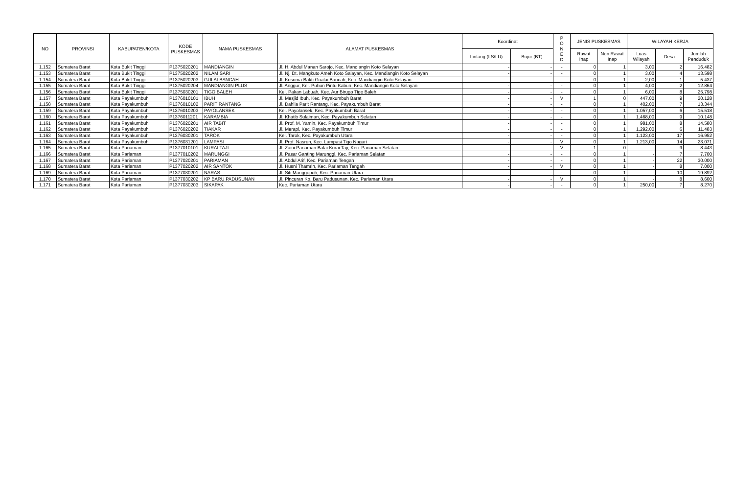| NO | PROVINSI | KABUPATEN/KOTA | KODE PUSKESMAS | NAMA PUSKESMAS | ALAMAT PUSKESMAS | Koordinat | | P O N E D | JENIS PUSKESMAS | | WILAYAH KERJA | | |
| --- | --- | --- | --- | --- | --- | --- | --- | --- | --- | --- | --- | --- | --- |
| | | | | | | Lintang (LS/LU) | Bujur (BT) | | Rawat Inap | Non Rawat Inap | Luas Wilayah | Desa | Jumlah Penduduk |
| 1.152 | Sumatera Barat | Kota Bukit Tinggi | P1375020201 | MANDIANGIN | Jl. H. Abdul Manan Sarojo, Kec. Mandiangin Koto Selayan | - | - | - | 0 | 1 | 3,00 | 2 | 16.482 |
| 1.153 | Sumatera Barat | Kota Bukit Tinggi | P1375020202 | NILAM SARI | Jl. Nj. Dt. Mangkuto Ameh Koto Salayan, Kec. Mandiangin Koto Selayan | - | - | - | 0 | 1 | 3,00 | 4 | 13.598 |
| 1.154 | Sumatera Barat | Kota Bukit Tinggi | P1375020203 | GULAI BANCAH | Jl. Kusuma Bakti Gualai Bancah, Kec. Mandiangin Koto Selayan | - | - | - | 0 | 1 | 2,00 | 1 | 5.437 |
| 1.155 | Sumatera Barat | Kota Bukit Tinggi | P1375020204 | MANDIANGIN PLUS | Jl. Anggur, Kel. Puhun Pintu Kabun, Kec. Mandiangin Koto Selayan | - | - | - | 0 | 1 | 4,00 | 2 | 12.864 |
| 1.156 | Sumatera Barat | Kota Bukit Tinggi | P1375030201 | TIGO BALEH | Kel. Pakan Labuah, Kec. Aur Birugo Tigo Baleh | - | - | - | 0 | 1 | 6,00 | 8 | 25.798 |
| 1.157 | Sumatera Barat | Kota Payakumbuh | P1376010101 | IBUH | Jl. Mesjid Ibuh, Kec. Payakumbuh Barat | - | - | V | 1 | 0 | 447,00 | 9 | 20.128 |
| 1.158 | Sumatera Barat | Kota Payakumbuh | P1376010102 | PARIT RANTANG | Jl. Dahlia Parit Rantang, Kec. Payakumbuh Barat | - | - | - | 0 | 1 | 402,00 | 7 | 13.344 |
| 1.159 | Sumatera Barat | Kota Payakumbuh | P1376010203 | PAYOLANSEK | Kel. Payolansek, Kec. Payakumbuh Barat | - | - | - | 0 | 1 | 1.057,00 | 6 | 15.518 |
| 1.160 | Sumatera Barat | Kota Payakumbuh | P1376011201 | KARAMBIA | Jl. Khatib Sulaiman, Kec. Payakumbuh Selatan | - | - | - | 0 | 1 | 1.468,00 | 9 | 10.148 |
| 1.161 | Sumatera Barat | Kota Payakumbuh | P1376020201 | AIR TABIT | Jl. Prof. M. Yamin, Kec. Payakumbuh Timur | - | - | - | 0 | 1 | 981,00 | 8 | 14.580 |
| 1.162 | Sumatera Barat | Kota Payakumbuh | P1376020202 | TIAKAR | Jl. Merapi, Kec. Payakumbuh Timur | - | - | - | 0 | 1 | 1.292,00 | 6 | 11.483 |
| 1.163 | Sumatera Barat | Kota Payakumbuh | P1376030201 | TAROK | Kel. Tarok, Kec. Payakumbuh Utara | - | - | - | 0 | 1 | 1.123,00 | 17 | 16.952 |
| 1.164 | Sumatera Barat | Kota Payakumbuh | P1376031201 | LAMPASI | Jl. Prof. Nasrun, Kec. Lampasi Tigo Nagari | - | - | V | 0 | 1 | 1.213,00 | 14 | 23.071 |
| 1.165 | Sumatera Barat | Kota Pariaman | P1377010101 | KURAI TAJI | Jl. Zaini Pariaman Balai Kurai Taji, Kec. Pariaman Selatan | - | - | V | 1 | 0 | - | 9 | 8.443 |
| 1.166 | Sumatera Barat | Kota Pariaman | P1377010202 | MARUNGGI | Jl. Pasar Ganting Marunggi, Kec. Pariaman Selatan | - | - | - | 0 | 1 | - | 7 | 7.700 |
| 1.167 | Sumatera Barat | Kota Pariaman | P1377020201 | PARIAMAN | Jl. Abdul Arif, Kec. Pariaman Tengah | - | - | - | 0 | 1 | - | 22 | 30.000 |
| 1.168 | Sumatera Barat | Kota Pariaman | P1377020202 | AIR SANTOK | Jl. Husni Thamrin, Kec. Pariaman Tengah | - | - | V | 0 | 1 | - | 8 | 7.000 |
| 1.169 | Sumatera Barat | Kota Pariaman | P1377030201 | NARAS | Jl. Siti Manggopoh, Kec. Pariaman Utara | - | - | - | 0 | 1 | - | 10 | 19.892 |
| 1.170 | Sumatera Barat | Kota Pariaman | P1377030202 | KP BARU PADUSUNAN | Jl. Pincuran Kp. Baru Padusunan, Kec. Pariaman Utara | - | - | V | 0 | 1 | - | 8 | 8.600 |
| 1.171 | Sumatera Barat | Kota Pariaman | P1377030203 | SIKAPAK | Kec. Pariaman Utara | - | - | - | 0 | 1 | 250,00 | 7 | 8.270 |